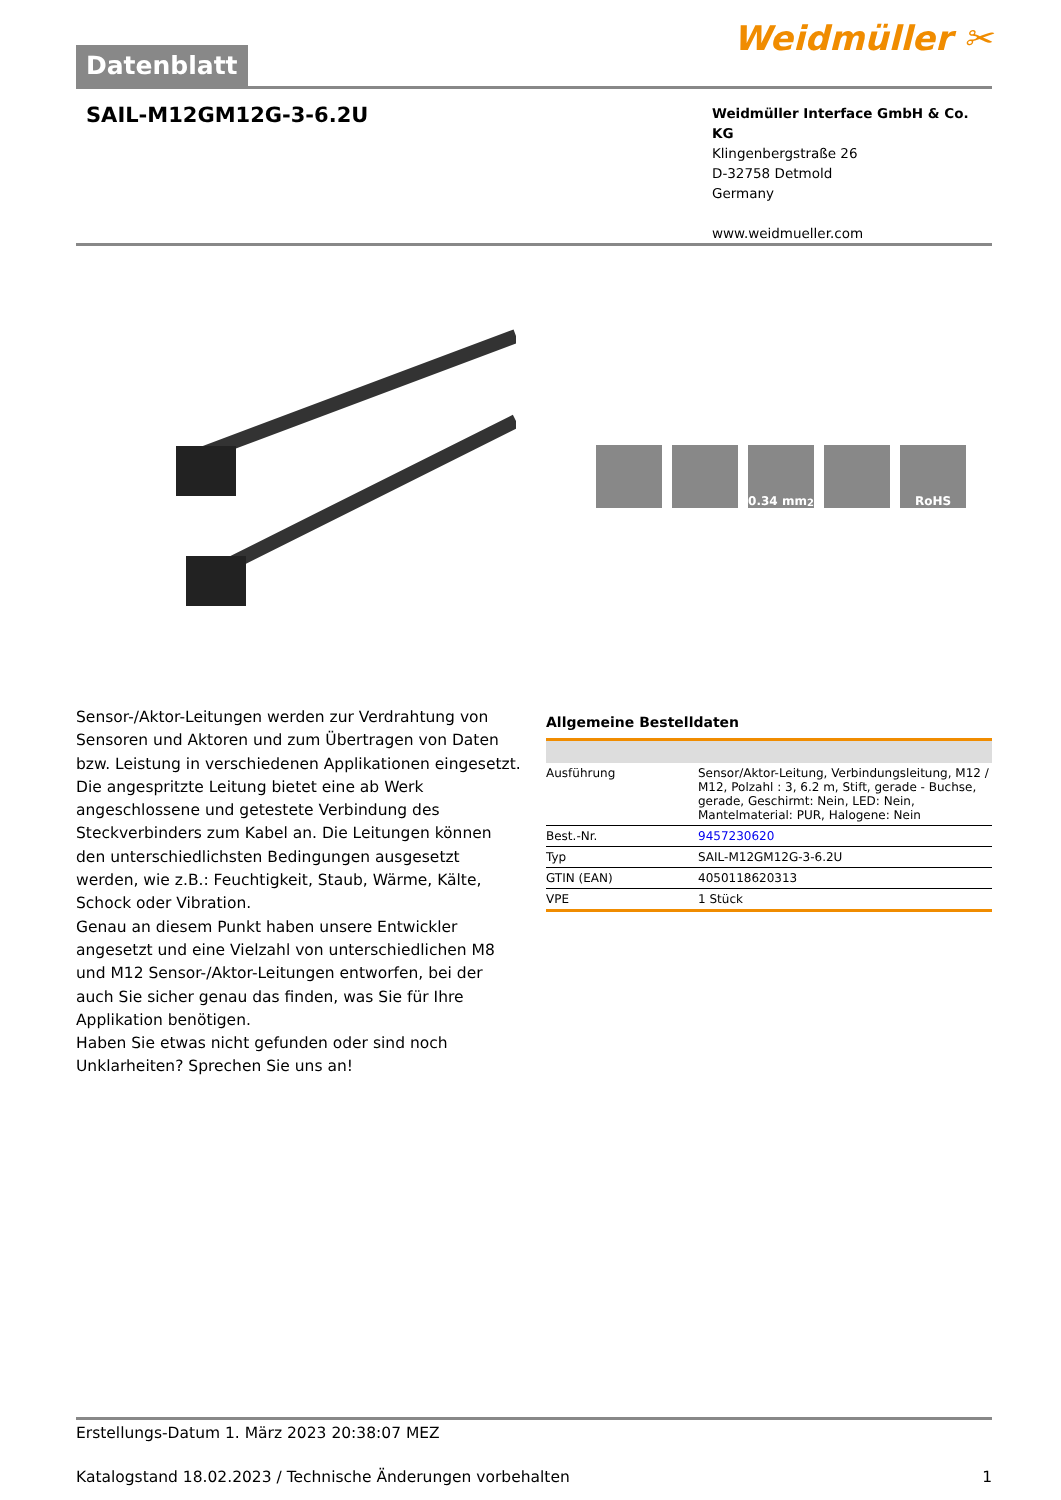Datenblatt
Weidmüller ✂
SAIL-M12GM12G-3-6.2U
Weidmüller Interface GmbH & Co. KG
Klingenbergstraße 26
D-32758 Detmold
Germany
www.weidmueller.com
0.34 mm<sup>2</sup> RoHS
Sensor-/Aktor-Leitungen werden zur Verdrahtung von Sensoren und Aktoren und zum Übertragen von Daten bzw. Leistung in verschiedenen Applikationen eingesetzt. Die angespritzte Leitung bietet eine ab Werk angeschlossene und getestete Verbindung des Steckverbinders zum Kabel an. Die Leitungen können den unterschiedlichsten Bedingungen ausgesetzt werden, wie z.B.: Feuchtigkeit, Staub, Wärme, Kälte, Schock oder Vibration.
Genau an diesem Punkt haben unsere Entwickler angesetzt und eine Vielzahl von unterschiedlichen M8 und M12 Sensor-/Aktor-Leitungen entworfen, bei der auch Sie sicher genau das finden, was Sie für Ihre Applikation benötigen.
Haben Sie etwas nicht gefunden oder sind noch Unklarheiten? Sprechen Sie uns an!
Allgemeine Bestelldaten
| Ausführung | Sensor/Aktor-Leitung, Verbindungsleitung, M12 / M12, Polzahl : 3, 6.2 m, Stift, gerade - Buchse, gerade, Geschirmt: Nein, LED: Nein, Mantelmaterial: PUR, Halogene: Nein |
| Best.-Nr. | 9457230620 |
| Typ | SAIL-M12GM12G-3-6.2U |
| GTIN (EAN) | 4050118620313 |
| VPE | 1 Stück |
Erstellungs-Datum 1. März 2023 20:38:07 MEZ
Katalogstand 18.02.2023 / Technische Änderungen vorbehalten 1